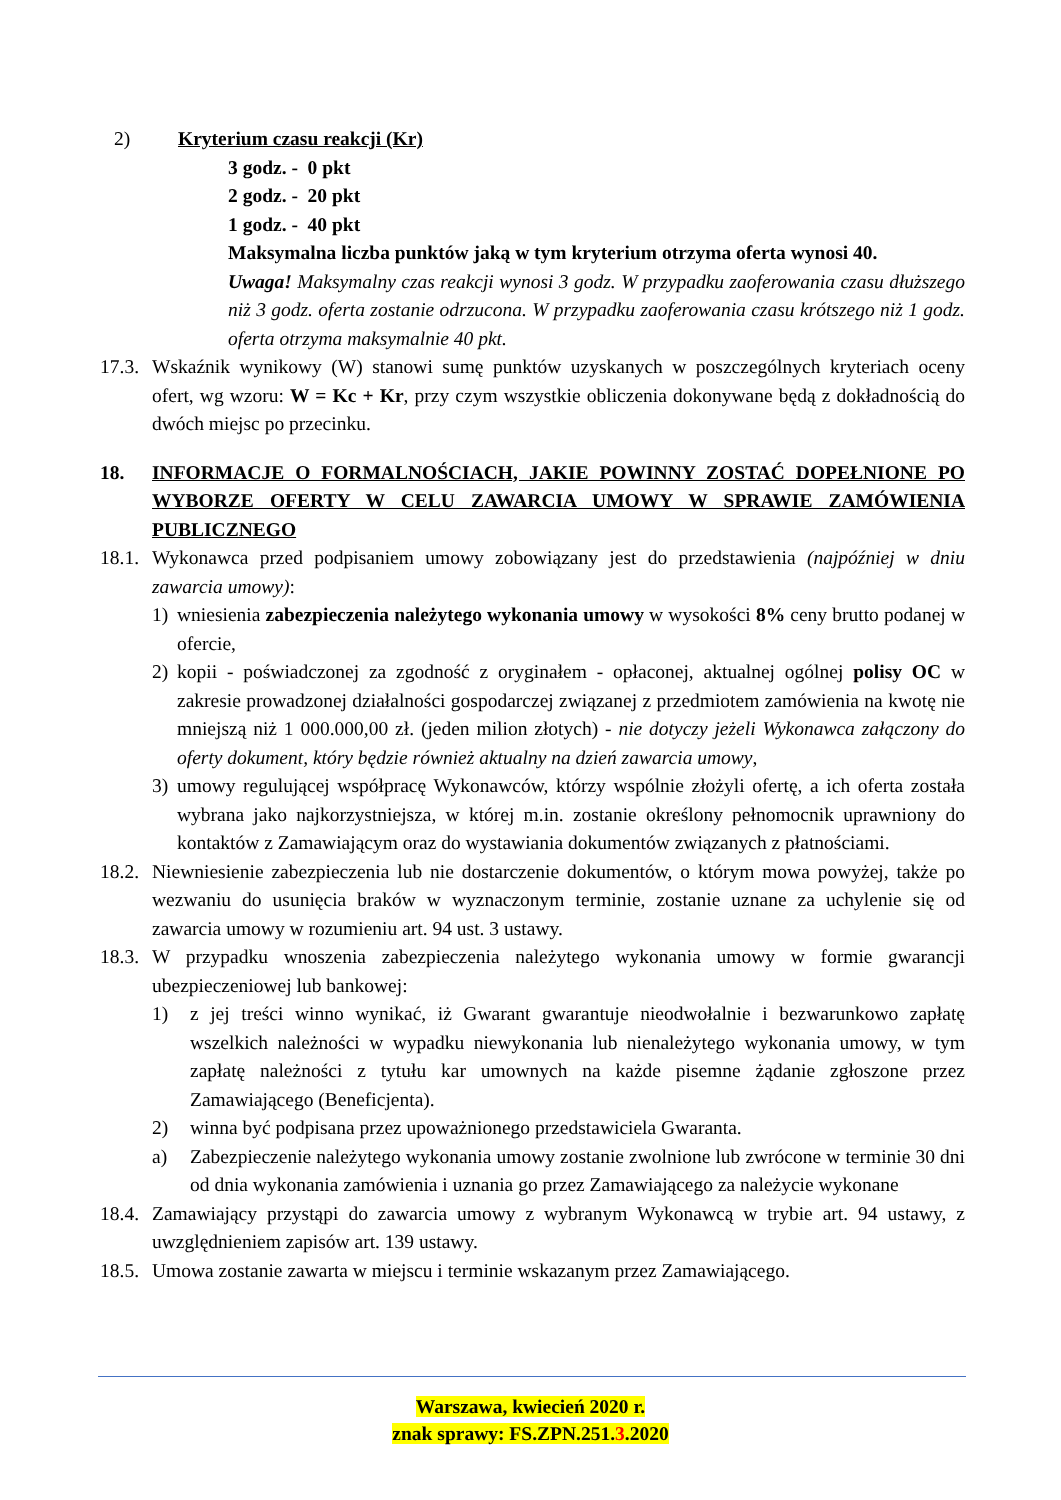2) Kryterium czasu reakcji (Kr)
3 godz. - 0 pkt
2 godz. - 20 pkt
1 godz. - 40 pkt
Maksymalna liczba punktów jaką w tym kryterium otrzyma oferta wynosi 40.
Uwaga! Maksymalny czas reakcji wynosi 3 godz. W przypadku zaoferowania czasu dłuższego niż 3 godz. oferta zostanie odrzucona. W przypadku zaoferowania czasu krótszego niż 1 godz. oferta otrzyma maksymalnie 40 pkt.
17.3.
Wskaźnik wynikowy (W) stanowi sumę punktów uzyskanych w poszczególnych kryteriach oceny ofert, wg wzoru: W = Kc + Kr, przy czym wszystkie obliczenia dokonywane będą z dokładnością do dwóch miejsc po przecinku.
18. INFORMACJE O FORMALNOŚCIACH, JAKIE POWINNY ZOSTAĆ DOPEŁNIONE PO WYBORZE OFERTY W CELU ZAWARCIA UMOWY W SPRAWIE ZAMÓWIENIA PUBLICZNEGO
18.1.
Wykonawca przed podpisaniem umowy zobowiązany jest do przedstawienia (najpóźniej w dniu zawarcia umowy):
1) wniesienia zabezpieczenia należytego wykonania umowy w wysokości 8% ceny brutto podanej w ofercie,
2) kopii - poświadczonej za zgodność z oryginałem - opłaconej, aktualnej ogólnej polisy OC w zakresie prowadzonej działalności gospodarczej związanej z przedmiotem zamówienia na kwotę nie mniejszą niż 1 000.000,00 zł. (jeden milion złotych) - nie dotyczy jeżeli Wykonawca załączony do oferty dokument, który będzie również aktualny na dzień zawarcia umowy,
3) umowy regulującej współpracę Wykonawców, którzy wspólnie złożyli ofertę, a ich oferta została wybrana jako najkorzystniejsza, w której m.in. zostanie określony pełnomocnik uprawniony do kontaktów z Zamawiającym oraz do wystawiania dokumentów związanych z płatnościami.
18.2.
Niewniesienie zabezpieczenia lub nie dostarczenie dokumentów, o którym mowa powyżej, także po wezwaniu do usunięcia braków w wyznaczonym terminie, zostanie uznane za uchylenie się od zawarcia umowy w rozumieniu art. 94 ust. 3 ustawy.
18.3.
W przypadku wnoszenia zabezpieczenia należytego wykonania umowy w formie gwarancji ubezpieczeniowej lub bankowej:
1) z jej treści winno wynikać, iż Gwarant gwarantuje nieodwołalnie i bezwarunkowo zapłatę wszelkich należności w wypadku niewykonania lub nienależytego wykonania umowy, w tym zapłatę należności z tytułu kar umownych na każde pisemne żądanie zgłoszone przez Zamawiającego (Beneficjenta).
2) winna być podpisana przez upoważnionego przedstawiciela Gwaranta.
a) Zabezpieczenie należytego wykonania umowy zostanie zwolnione lub zwrócone w terminie 30 dni od dnia wykonania zamówienia i uznania go przez Zamawiającego za należycie wykonane
18.4.
Zamawiający przystąpi do zawarcia umowy z wybranym Wykonawcą w trybie art. 94 ustawy, z uwzględnieniem zapisów art. 139 ustawy.
18.5.
Umowa zostanie zawarta w miejscu i terminie wskazanym przez Zamawiającego.
Warszawa, kwiecień 2020 r.
znak sprawy: FS.ZPN.251.3.2020